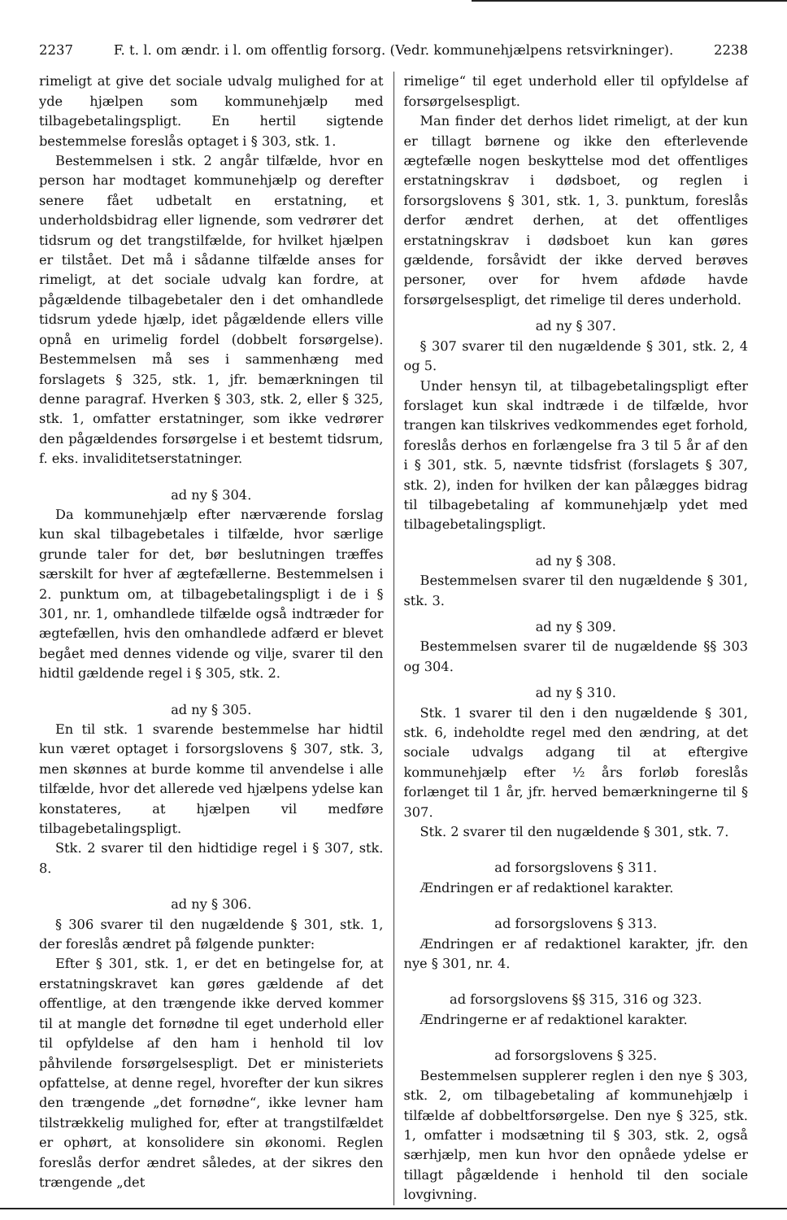2237 F. t. l. om ændr. i l. om offentlig forsorg. (Vedr. kommunehjælpens retsvirkninger). 2238
rimeligt at give det sociale udvalg mulighed for at yde hjælpen som kommunehjælp med tilbagebetalingspligt. En hertil sigtende bestemmelse foreslås optaget i § 303, stk. 1.
Bestemmelsen i stk. 2 angår tilfælde, hvor en person har modtaget kommunehjælp og derefter senere fået udbetalt en erstatning, et underholdsbidrag eller lignende, som vedrører det tidsrum og det trangstilfælde, for hvilket hjælpen er tilstået. Det må i sådanne tilfælde anses for rimeligt, at det sociale udvalg kan fordre, at pågældende tilbagebetaler den i det omhandlede tidsrum ydede hjælp, idet pågældende ellers ville opnå en urimelig fordel (dobbelt forsørgelse). Bestemmelsen må ses i sammenhæng med forslagets § 325, stk. 1, jfr. bemærkningen til denne paragraf. Hverken § 303, stk. 2, eller § 325, stk. 1, omfatter erstatninger, som ikke vedrører den pågældendes forsørgelse i et bestemt tidsrum, f. eks. invaliditetserstatninger.
ad ny § 304.
Da kommunehjælp efter nærværende forslag kun skal tilbagebetales i tilfælde, hvor særlige grunde taler for det, bør beslutningen træffes særskilt for hver af ægtefællerne. Bestemmelsen i 2. punktum om, at tilbagebetalingspligt i de i § 301, nr. 1, omhandlede tilfælde også indtræder for ægtefællen, hvis den omhandlede adfærd er blevet begået med dennes vidende og vilje, svarer til den hidtil gældende regel i § 305, stk. 2.
ad ny § 305.
En til stk. 1 svarende bestemmelse har hidtil kun været optaget i forsorgslovens § 307, stk. 3, men skønnes at burde komme til anvendelse i alle tilfælde, hvor det allerede ved hjælpens ydelse kan konstateres, at hjælpen vil medføre tilbagebetalingspligt.
Stk. 2 svarer til den hidtidige regel i § 307, stk. 8.
ad ny § 306.
§ 306 svarer til den nugældende § 301, stk. 1, der foreslås ændret på følgende punkter:
Efter § 301, stk. 1, er det en betingelse for, at erstatningskravet kan gøres gældende af det offentlige, at den trængende ikke derved kommer til at mangle det fornødne til eget underhold eller til opfyldelse af den ham i henhold til lov påhvilende forsørgelsespligt. Det er ministeriets opfattelse, at denne regel, hvorefter der kun sikres den trængende „det fornødne“, ikke levner ham tilstrækkelig mulighed for, efter at trangstilfældet er ophørt, at konsolidere sin økonomi. Reglen foreslås derfor ændret således, at der sikres den trængende „det
rimelige“ til eget underhold eller til opfyldelse af forsørgelsespligt.
Man finder det derhos lidet rimeligt, at der kun er tillagt børnene og ikke den efterlevende ægtefælle nogen beskyttelse mod det offentliges erstatningskrav i dødsboet, og reglen i forsorgslovens § 301, stk. 1, 3. punktum, foreslås derfor ændret derhen, at det offentliges erstatningskrav i dødsboet kun kan gøres gældende, forsåvidt der ikke derved berøves personer, over for hvem afdøde havde forsørgelsespligt, det rimelige til deres underhold.
ad ny § 307.
§ 307 svarer til den nugældende § 301, stk. 2, 4 og 5.
Under hensyn til, at tilbagebetalingspligt efter forslaget kun skal indtræde i de tilfælde, hvor trangen kan tilskrives vedkommendes eget forhold, foreslås derhos en forlængelse fra 3 til 5 år af den i § 301, stk. 5, nævnte tidsfrist (forslagets § 307, stk. 2), inden for hvilken der kan pålægges bidrag til tilbagebetaling af kommunehjælp ydet med tilbagebetalingspligt.
ad ny § 308.
Bestemmelsen svarer til den nugældende § 301, stk. 3.
ad ny § 309.
Bestemmelsen svarer til de nugældende §§ 303 og 304.
ad ny § 310.
Stk. 1 svarer til den i den nugældende § 301, stk. 6, indeholdte regel med den ændring, at det sociale udvalgs adgang til at eftergive kommunehjælp efter ½ års forløb foreslås forlænget til 1 år, jfr. herved bemærkningerne til § 307.
Stk. 2 svarer til den nugældende § 301, stk. 7.
ad forsorgslovens § 311.
Ændringen er af redaktionel karakter.
ad forsorgslovens § 313.
Ændringen er af redaktionel karakter, jfr. den nye § 301, nr. 4.
ad forsorgslovens §§ 315, 316 og 323.
Ændringerne er af redaktionel karakter.
ad forsorgslovens § 325.
Bestemmelsen supplerer reglen i den nye § 303, stk. 2, om tilbagebetaling af kommunehjælp i tilfælde af dobbeltforsørgelse. Den nye § 325, stk. 1, omfatter i modsætning til § 303, stk. 2, også særhjælp, men kun hvor den opnåede ydelse er tillagt pågældende i henhold til den sociale lovgivning.